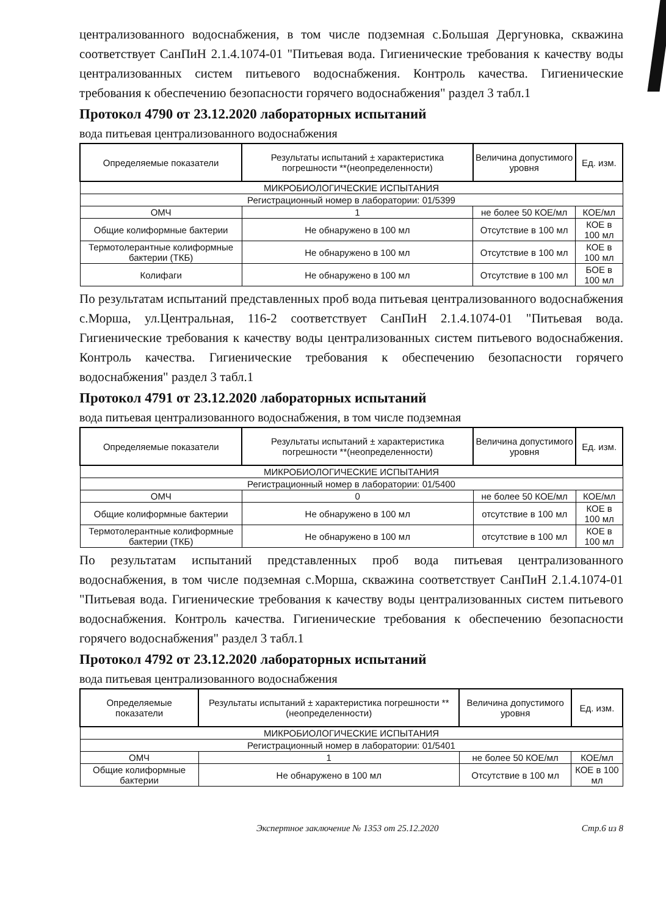централизованного водоснабжения, в том числе подземная с.Большая Дергуновка, скважина соответствует СанПиН 2.1.4.1074-01 "Питьевая вода. Гигиенические требования к качеству воды централизованных систем питьевого водоснабжения. Контроль качества. Гигиенические требования к обеспечению безопасности горячего водоснабжения" раздел 3 табл.1
Протокол 4790 от 23.12.2020 лабораторных испытаний
вода питьевая централизованного водоснабжения
| Определяемые показатели | Результаты испытаний ± характеристика погрешности **(неопределенности) | Величина допустимого уровня | Ед. изм. |
| --- | --- | --- | --- |
| МИКРОБИОЛОГИЧЕСКИЕ ИСПЫТАНИЯ | | | |
| Регистрационный номер в лаборатории: 01/5399 | | | |
| ОМЧ | 1 | не более 50 КОЕ/мл | КОЕ/мл |
| Общие колиформные бактерии | Не обнаружено в 100 мл | Отсутствие в 100 мл | КОЕ в 100 мл |
| Термотолерантные колиформные бактерии (ТКБ) | Не обнаружено в 100 мл | Отсутствие в 100 мл | КОЕ в 100 мл |
| Колифаги | Не обнаружено в 100 мл | Отсутствие в 100 мл | БОЕ в 100 мл |
По результатам испытаний представленных проб вода питьевая централизованного водоснабжения с.Морша, ул.Центральная, 116-2 соответствует СанПиН 2.1.4.1074-01 "Питьевая вода. Гигиенические требования к качеству воды централизованных систем питьевого водоснабжения. Контроль качества. Гигиенические требования к обеспечению безопасности горячего водоснабжения" раздел 3 табл.1
Протокол 4791 от 23.12.2020 лабораторных испытаний
вода питьевая централизованного водоснабжения, в том числе подземная
| Определяемые показатели | Результаты испытаний ± характеристика погрешности **(неопределенности) | Величина допустимого уровня | Ед. изм. |
| --- | --- | --- | --- |
| МИКРОБИОЛОГИЧЕСКИЕ ИСПЫТАНИЯ | | | |
| Регистрационный номер в лаборатории: 01/5400 | | | |
| ОМЧ | 0 | не более 50 КОЕ/мл | КОЕ/мл |
| Общие колиформные бактерии | Не обнаружено в 100 мл | отсутствие в 100 мл | КОЕ в 100 мл |
| Термотолерантные колиформные бактерии (ТКБ) | Не обнаружено в 100 мл | отсутствие в 100 мл | КОЕ в 100 мл |
По результатам испытаний представленных проб вода питьевая централизованного водоснабжения, в том числе подземная с.Морша, скважина соответствует СанПиН 2.1.4.1074-01 "Питьевая вода. Гигиенические требования к качеству воды централизованных систем питьевого водоснабжения. Контроль качества. Гигиенические требования к обеспечению безопасности горячего водоснабжения" раздел 3 табл.1
Протокол 4792 от 23.12.2020 лабораторных испытаний
вода питьевая централизованного водоснабжения
| Определяемые показатели | Результаты испытаний ± характеристика погрешности **(неопределенности) | Величина допустимого уровня | Ед. изм. |
| --- | --- | --- | --- |
| МИКРОБИОЛОГИЧЕСКИЕ ИСПЫТАНИЯ | | | |
| Регистрационный номер в лаборатории: 01/5401 | | | |
| ОМЧ | 1 | не более 50 КОЕ/мл | КОЕ/мл |
| Общие колиформные бактерии | Не обнаружено в 100 мл | Отсутствие в 100 мл | КОЕ в 100 мл |
Экспертное заключение № 1353 от 25.12.2020 Стр.6 из 8